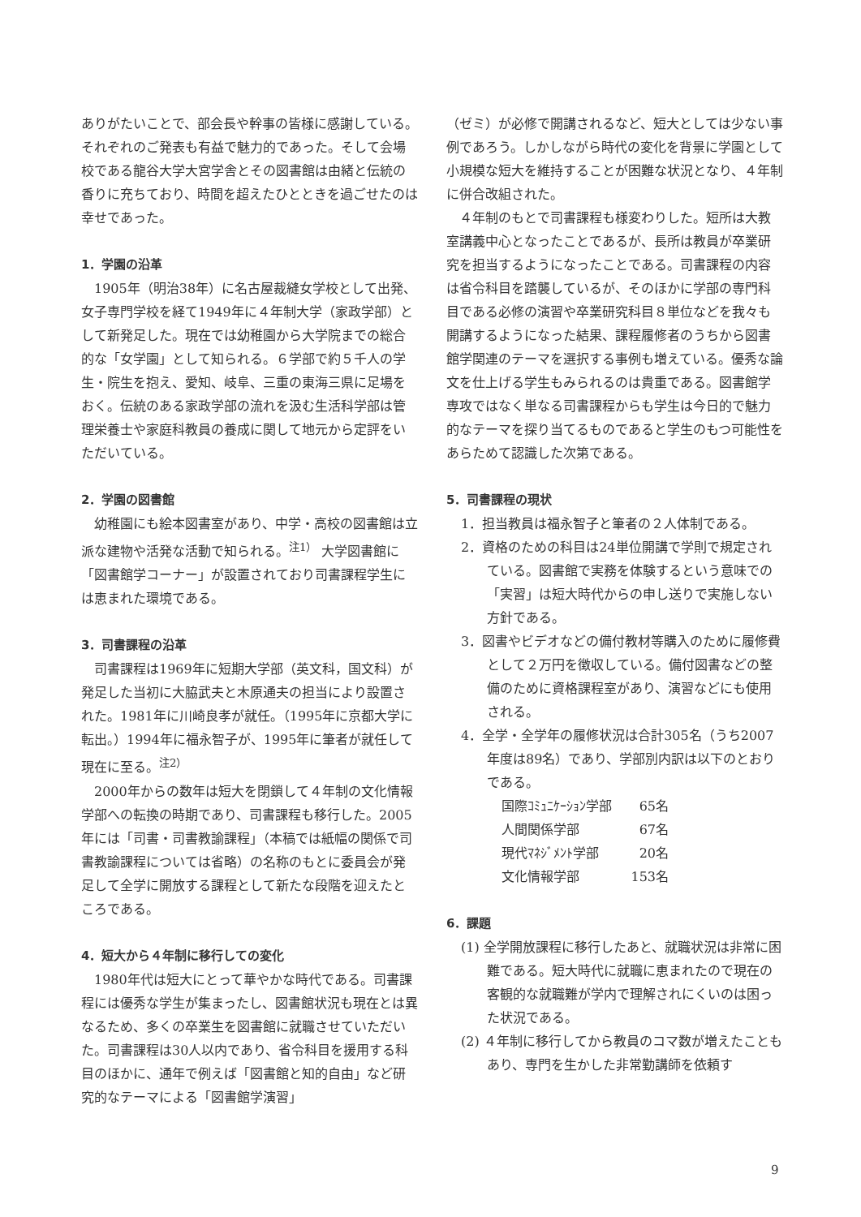ありがたいことで、部会長や幹事の皆様に感謝している。それぞれのご発表も有益で魅力的であった。そして会場校である龍谷大学大宮学舎とその図書館は由緒と伝統の香りに充ちており、時間を超えたひとときを過ごせたのは幸せであった。
1．学園の沿革
1905年（明治38年）に名古屋裁縫女学校として出発、女子専門学校を経て1949年に４年制大学（家政学部）として新発足した。現在では幼稚園から大学院までの総合的な「女学園」として知られる。６学部で約５千人の学生・院生を抱え、愛知、岐阜、三重の東海三県に足場をおく。伝統のある家政学部の流れを汲む生活科学部は管理栄養士や家庭科教員の養成に関して地元から定評をいただいている。
2．学園の図書館
幼稚園にも絵本図書室があり、中学・高校の図書館は立派な建物や活発な活動で知られる。<sup>注1）</sup> 大学図書館に「図書館学コーナー」が設置されており司書課程学生には恵まれた環境である。
3．司書課程の沿革
司書課程は1969年に短期大学部（英文科，国文科）が発足した当初に大脇武夫と木原通夫の担当により設置された。1981年に川崎良孝が就任。（1995年に京都大学に転出。）1994年に福永智子が、1995年に筆者が就任して現在に至る。<sup>注2）</sup>
2000年からの数年は短大を閉鎖して４年制の文化情報学部への転換の時期であり、司書課程も移行した。2005年には「司書・司書教諭課程」（本稿では紙幅の関係で司書教諭課程については省略）の名称のもとに委員会が発足して全学に開放する課程として新たな段階を迎えたところである。
4．短大から４年制に移行しての変化
1980年代は短大にとって華やかな時代である。司書課程には優秀な学生が集まったし、図書館状況も現在とは異なるため、多くの卒業生を図書館に就職させていただいた。司書課程は30人以内であり、省令科目を援用する科目のほかに、通年で例えば「図書館と知的自由」など研究的なテーマによる「図書館学演習」
（ゼミ）が必修で開講されるなど、短大としては少ない事例であろう。しかしながら時代の変化を背景に学園として小規模な短大を維持することが困難な状況となり、４年制に併合改組された。
４年制のもとで司書課程も様変わりした。短所は大教室講義中心となったことであるが、長所は教員が卒業研究を担当するようになったことである。司書課程の内容は省令科目を踏襲しているが、そのほかに学部の専門科目である必修の演習や卒業研究科目８単位などを我々も開講するようになった結果、課程履修者のうちから図書館学関連のテーマを選択する事例も増えている。優秀な論文を仕上げる学生もみられるのは貴重である。図書館学専攻ではなく単なる司書課程からも学生は今日的で魅力的なテーマを探り当てるものであると学生のもつ可能性をあらためて認識した次第である。
5．司書課程の現状
1．担当教員は福永智子と筆者の２人体制である。
2．資格のための科目は24単位開講で学則で規定されている。図書館で実務を体験するという意味での「実習」は短大時代からの申し送りで実施しない方針である。
3．図書やビデオなどの備付教材等購入のために履修費として２万円を徴収している。備付図書などの整備のために資格課程室があり、演習などにも使用される。
4．全学・全学年の履修状況は合計305名（うち2007年度は89名）であり、学部別内訳は以下のとおりである。
| 国際ｺﾐｭﾆｹｰｼｮﾝ学部 | 65名 |
| 人間関係学部 | 67名 |
| 現代ﾏﾈｼﾞﾒﾝﾄ学部 | 20名 |
| 文化情報学部 | 153名 |
6．課題
(1) 全学開放課程に移行したあと、就職状況は非常に困難である。短大時代に就職に恵まれたので現在の客観的な就職難が学内で理解されにくいのは困った状況である。
(2) ４年制に移行してから教員のコマ数が増えたこともあり、専門を生かした非常勤講師を依頼す
9